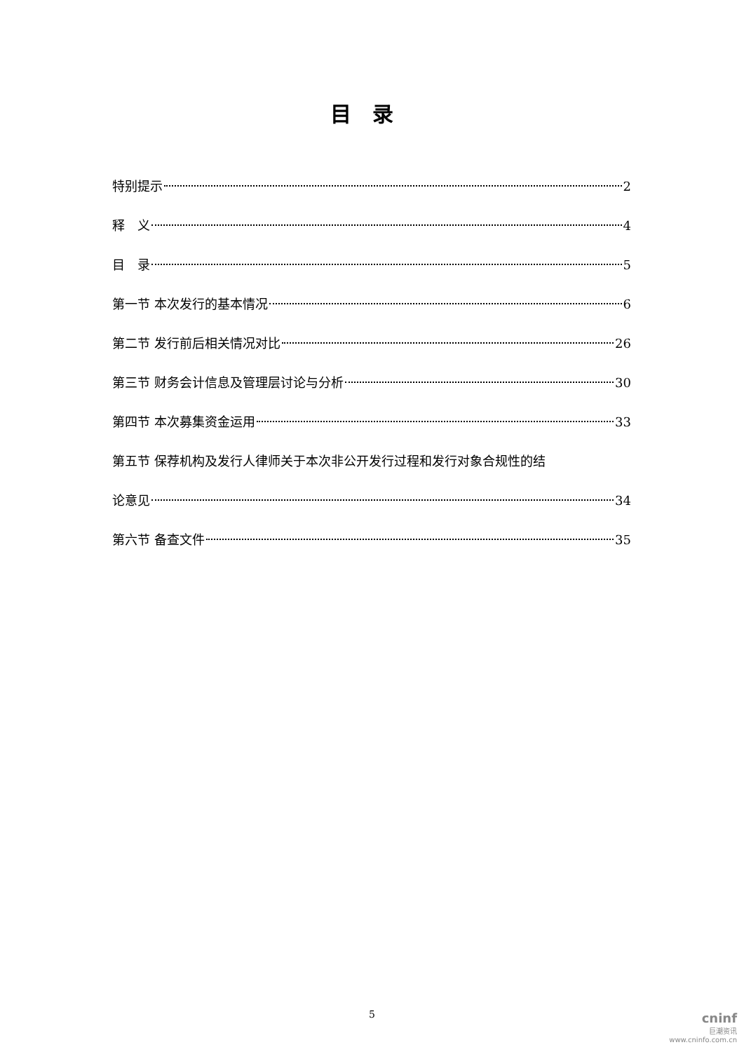目录
特别提示 2
释　义 4
目　录 5
第一节 本次发行的基本情况 6
第二节 发行前后相关情况对比 26
第三节 财务会计信息及管理层讨论与分析 30
第四节 本次募集资金运用 33
第五节 保荐机构及发行人律师关于本次非公开发行过程和发行对象合规性的结
论意见 34
第六节 备查文件 35
5
cninf
巨潮资讯
www.cninfo.com.cn